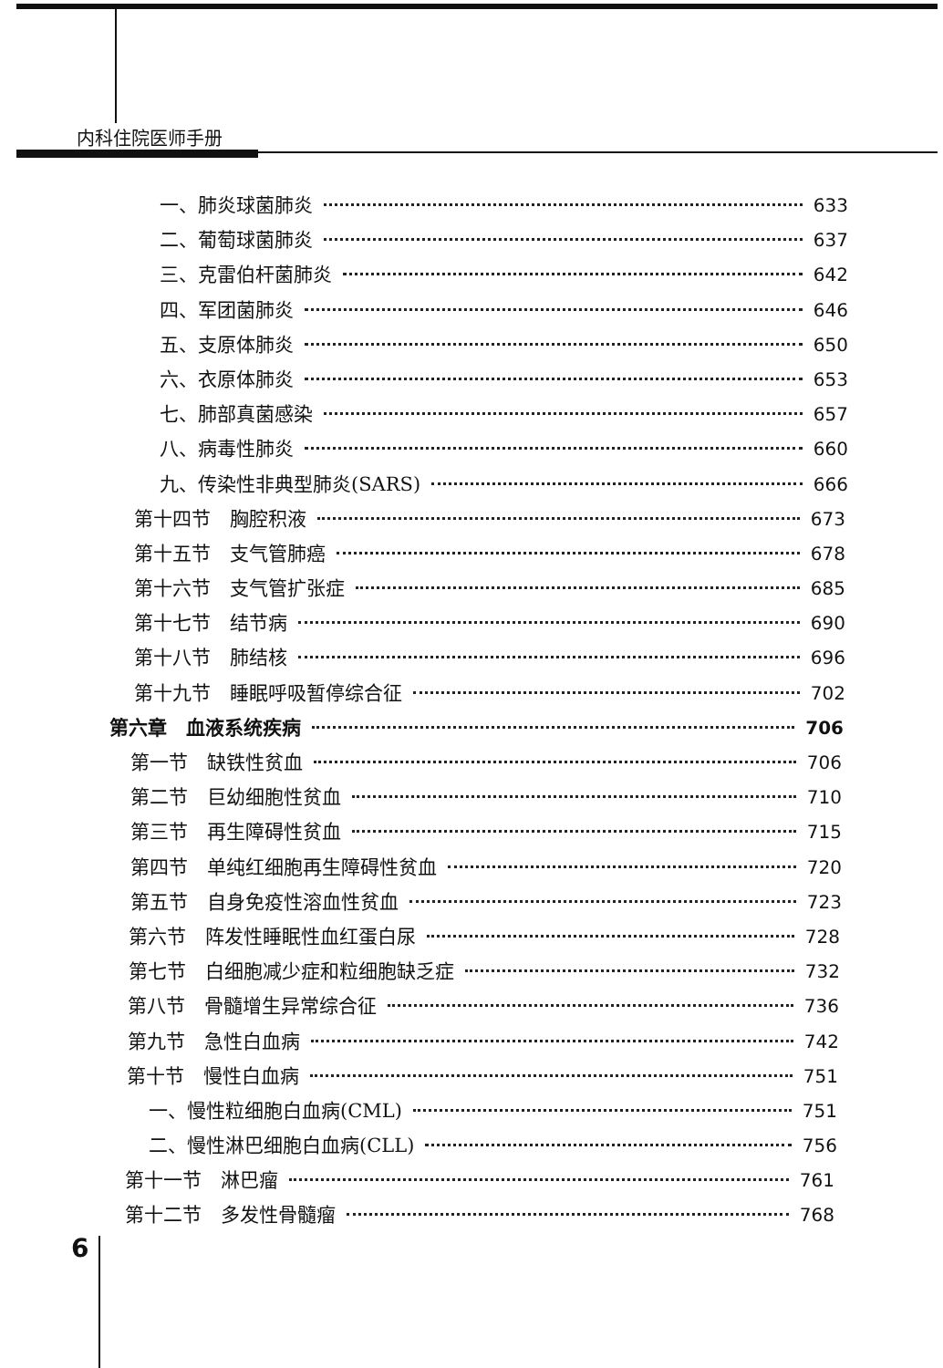内科住院医师手册
一、肺炎球菌肺炎 633
二、葡萄球菌肺炎 637
三、克雷伯杆菌肺炎 642
四、军团菌肺炎 646
五、支原体肺炎 650
六、衣原体肺炎 653
七、肺部真菌感染 657
八、病毒性肺炎 660
九、传染性非典型肺炎(SARS) 666
第十四节　胸腔积液 673
第十五节　支气管肺癌 678
第十六节　支气管扩张症 685
第十七节　结节病 690
第十八节　肺结核 696
第十九节　睡眠呼吸暂停综合征 702
第六章　血液系统疾病 706
第一节　缺铁性贫血 706
第二节　巨幼细胞性贫血 710
第三节　再生障碍性贫血 715
第四节　单纯红细胞再生障碍性贫血 720
第五节　自身免疫性溶血性贫血 723
第六节　阵发性睡眠性血红蛋白尿 728
第七节　白细胞减少症和粒细胞缺乏症 732
第八节　骨髓增生异常综合征 736
第九节　急性白血病 742
第十节　慢性白血病 751
一、慢性粒细胞白血病(CML) 751
二、慢性淋巴细胞白血病(CLL) 756
第十一节　淋巴瘤 761
第十二节　多发性骨髓瘤 768
6